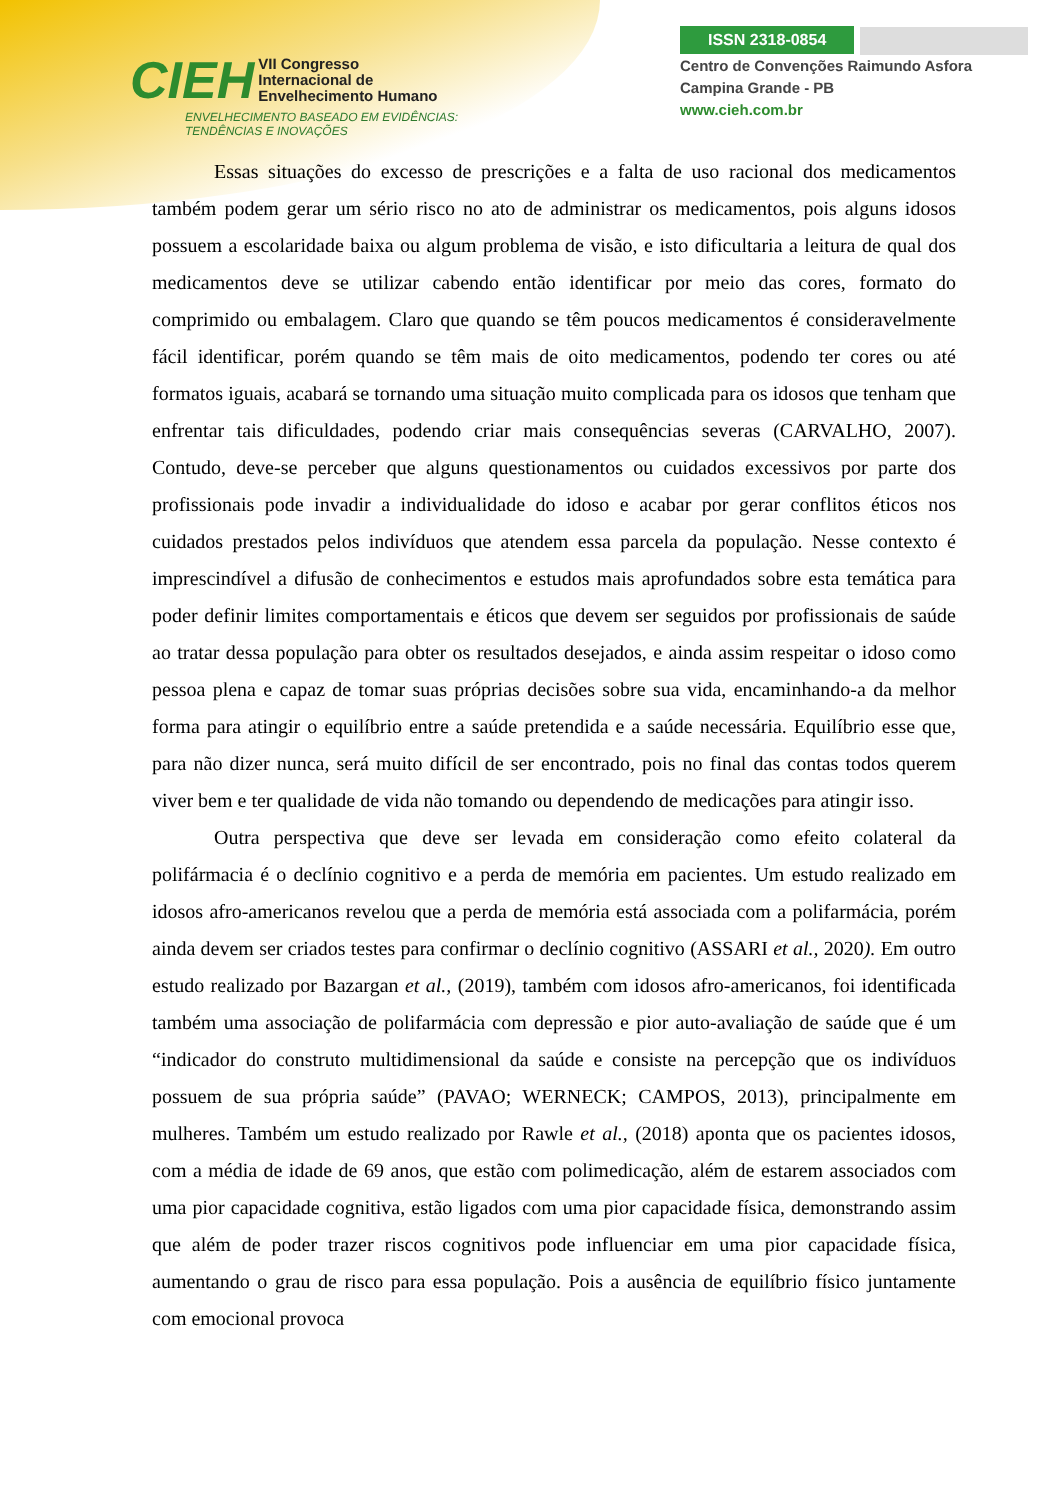CIEH VII Congresso
Internacional de
Envelhecimento Humano
ENVELHECIMENTO BASEADO EM EVIDÊNCIAS:
TENDÊNCIAS E INOVAÇÕES
ISSN 2318-0854
Centro de Convenções Raimundo Asfora
Campina Grande - PB
www.cieh.com.br
Essas situações do excesso de prescrições e a falta de uso racional dos medicamentos também podem gerar um sério risco no ato de administrar os medicamentos, pois alguns idosos possuem a escolaridade baixa ou algum problema de visão, e isto dificultaria a leitura de qual dos medicamentos deve se utilizar cabendo então identificar por meio das cores, formato do comprimido ou embalagem. Claro que quando se têm poucos medicamentos é consideravelmente fácil identificar, porém quando se têm mais de oito medicamentos, podendo ter cores ou até formatos iguais, acabará se tornando uma situação muito complicada para os idosos que tenham que enfrentar tais dificuldades, podendo criar mais consequências severas (CARVALHO, 2007). Contudo, deve-se perceber que alguns questionamentos ou cuidados excessivos por parte dos profissionais pode invadir a individualidade do idoso e acabar por gerar conflitos éticos nos cuidados prestados pelos indivíduos que atendem essa parcela da população. Nesse contexto é imprescindível a difusão de conhecimentos e estudos mais aprofundados sobre esta temática para poder definir limites comportamentais e éticos que devem ser seguidos por profissionais de saúde ao tratar dessa população para obter os resultados desejados, e ainda assim respeitar o idoso como pessoa plena e capaz de tomar suas próprias decisões sobre sua vida, encaminhando-a da melhor forma para atingir o equilíbrio entre a saúde pretendida e a saúde necessária. Equilíbrio esse que, para não dizer nunca, será muito difícil de ser encontrado, pois no final das contas todos querem viver bem e ter qualidade de vida não tomando ou dependendo de medicações para atingir isso.
Outra perspectiva que deve ser levada em consideração como efeito colateral da polifármacia é o declínio cognitivo e a perda de memória em pacientes. Um estudo realizado em idosos afro-americanos revelou que a perda de memória está associada com a polifarmácia, porém ainda devem ser criados testes para confirmar o declínio cognitivo (ASSARI et al., 2020). Em outro estudo realizado por Bazargan et al., (2019), também com idosos afro-americanos, foi identificada também uma associação de polifarmácia com depressão e pior auto-avaliação de saúde que é um “indicador do construto multidimensional da saúde e consiste na percepção que os indivíduos possuem de sua própria saúde” (PAVAO; WERNECK; CAMPOS, 2013), principalmente em mulheres. Também um estudo realizado por Rawle et al., (2018) aponta que os pacientes idosos, com a média de idade de 69 anos, que estão com polimedicação, além de estarem associados com uma pior capacidade cognitiva, estão ligados com uma pior capacidade física, demonstrando assim que além de poder trazer riscos cognitivos pode influenciar em uma pior capacidade física, aumentando o grau de risco para essa população. Pois a ausência de equilíbrio físico juntamente com emocional provoca